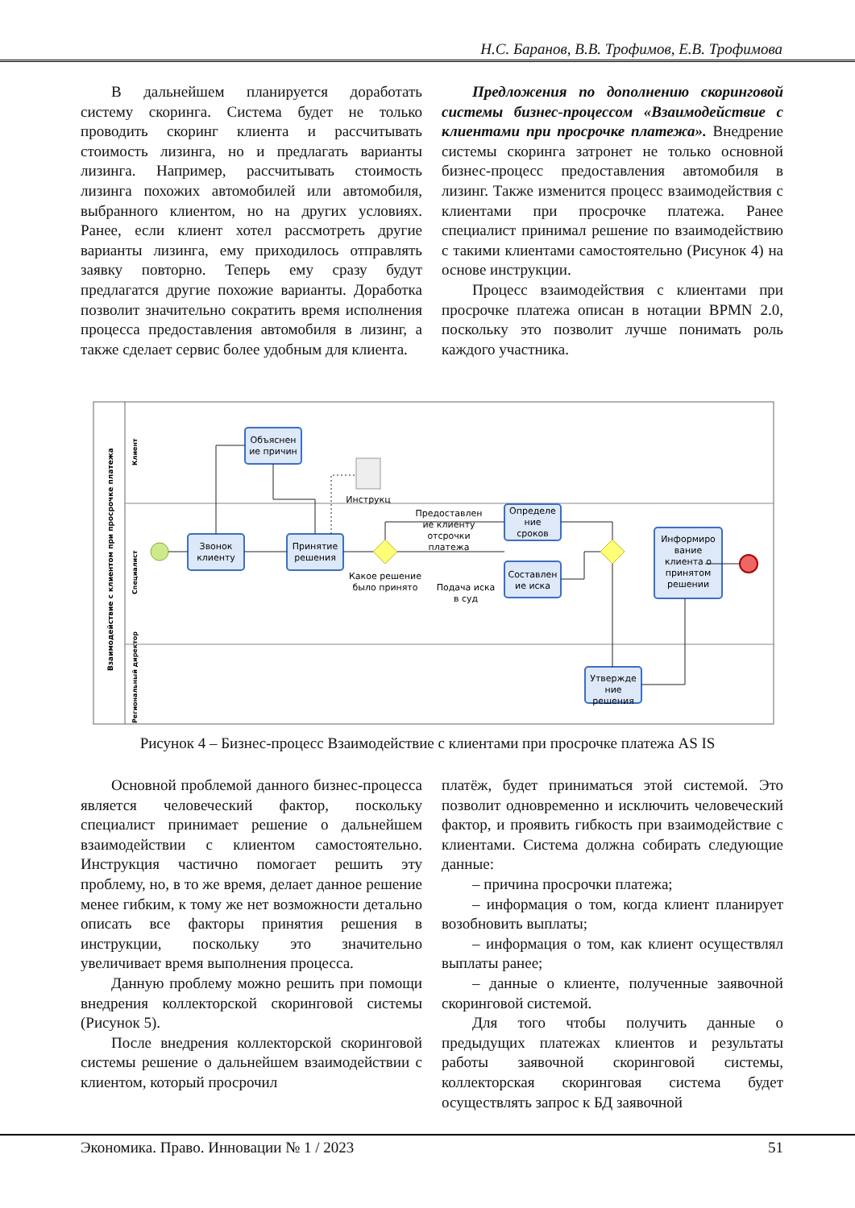Н.С. Баранов, В.В. Трофимов, Е.В. Трофимова
В дальнейшем планируется доработать систему скоринга. Система будет не только проводить скоринг клиента и рассчитывать стоимость лизинга, но и предлагать варианты лизинга. Например, рассчитывать стоимость лизинга похожих автомобилей или автомобиля, выбранного клиентом, но на других условиях. Ранее, если клиент хотел рассмотреть другие варианты лизинга, ему приходилось отправлять заявку повторно. Теперь ему сразу будут предлагатся другие похожие варианты. Доработка позволит значительно сократить время исполнения процесса предоставления автомобиля в лизинг, а также сделает сервис более удобным для клиента.
Предложения по дополнению скоринговой системы бизнес-процессом «Взаимодействие с клиентами при просрочке платежа». Внедрение системы скоринга затронет не только основной бизнес-процесс предоставления автомобиля в лизинг. Также изменится процесс взаимодействия с клиентами при просрочке платежа. Ранее специалист принимал решение по взаимодействию с такими клиентами самостоятельно (Рисунок 4) на основе инструкции.
Процесс взаимодействия с клиентами при просрочке платежа описан в нотации BPMN 2.0, поскольку это позволит лучше понимать роль каждого участника.
Взаимодействие с клиентом при просрочке платежа
Клиент
Специалист
Региональный директор
Звонок
клиенту
Объяснен
ие причин
Принятие
решения
Определе
ние
сроков
Составлен
ие иска
Информиро
вание
клиента о
принятом
решении
Утвержде
ние
решения
Инструкц
Предоставлен
ие клиенту
отсрочки
платежа
Какое решение
было принято
Подача иска
в суд
Рисунок 4 – Бизнес-процесс Взаимодействие с клиентами при просрочке платежа AS IS
Основной проблемой данного бизнес-процесса является человеческий фактор, поскольку специалист принимает решение о дальнейшем взаимодействии с клиентом самостоятельно. Инструкция частично помогает решить эту проблему, но, в то же время, делает данное решение менее гибким, к тому же нет возможности детально описать все факторы принятия решения в инструкции, поскольку это значительно увеличивает время выполнения процесса.
Данную проблему можно решить при помощи внедрения коллекторской скоринговой системы (Рисунок 5).
После внедрения коллекторской скоринговой системы решение о дальнейшем взаимодействии с клиентом, который просрочил
платёж, будет приниматься этой системой. Это позволит одновременно и исключить человеческий фактор, и проявить гибкость при взаимодействие с клиентами. Система должна собирать следующие данные:
– причина просрочки платежа;
– информация о том, когда клиент планирует возобновить выплаты;
– информация о том, как клиент осуществлял выплаты ранее;
– данные о клиенте, полученные заявочной скоринговой системой.
Для того чтобы получить данные о предыдущих платежах клиентов и результаты работы заявочной скоринговой системы, коллекторская скоринговая система будет осуществлять запрос к БД заявочной
Экономика. Право. Инновации № 1 / 2023 51